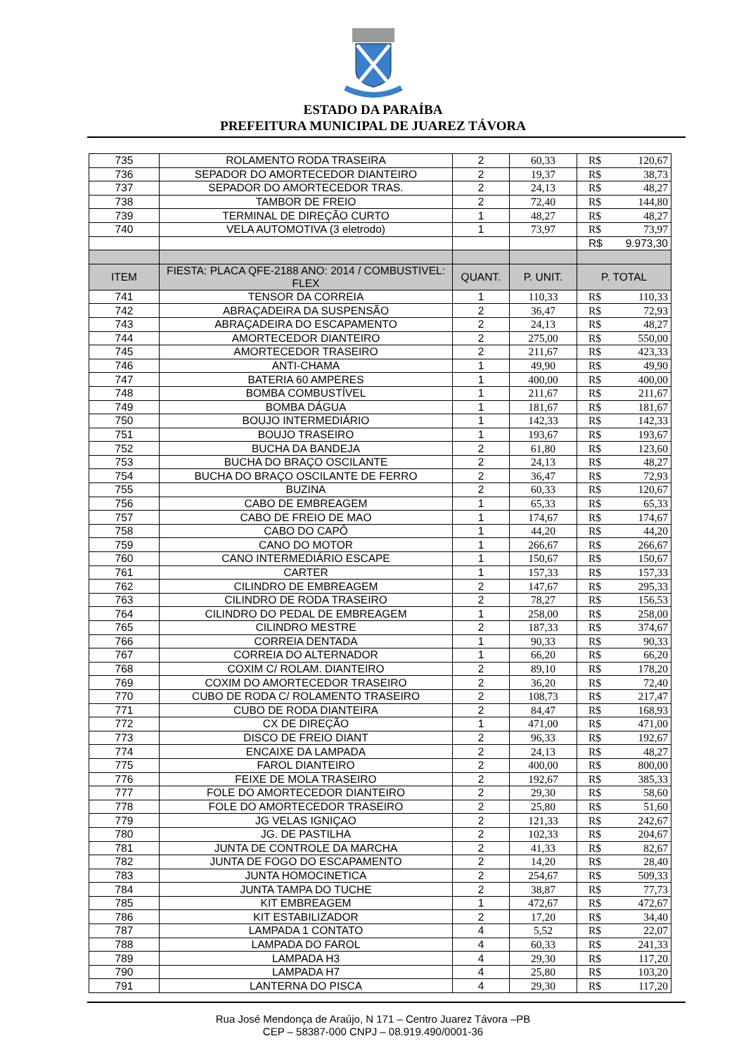ESTADO DA PARAÍBA
PREFEITURA MUNICIPAL DE JUAREZ TÁVORA
| 735 | ROLAMENTO RODA TRASEIRA | 2 | 60,33 | R$ | 120,67 |
| 736 | SEPADOR DO AMORTECEDOR DIANTEIRO | 2 | 19,37 | R$ | 38,73 |
| 737 | SEPADOR DO AMORTECEDOR TRAS. | 2 | 24,13 | R$ | 48,27 |
| 738 | TAMBOR DE FREIO | 2 | 72,40 | R$ | 144,80 |
| 739 | TERMINAL DE DIREÇÃO CURTO | 1 | 48,27 | R$ | 48,27 |
| 740 | VELA AUTOMOTIVA (3 eletrodo) | 1 | 73,97 | R$ | 73,97 |
| | | | | R$ | 9.973,30 |
| ITEM | FIESTA: PLACA QFE-2188 ANO: 2014 / COMBUSTIVEL: FLEX | QUANT. | P. UNIT. | P. TOTAL | |
| 741 | TENSOR DA CORREIA | 1 | 110,33 | R$ | 110,33 |
| 742 | ABRAÇADEIRA DA SUSPENSÃO | 2 | 36,47 | R$ | 72,93 |
| 743 | ABRAÇADEIRA DO ESCAPAMENTO | 2 | 24,13 | R$ | 48,27 |
| 744 | AMORTECEDOR DIANTEIRO | 2 | 275,00 | R$ | 550,00 |
| 745 | AMORTECEDOR TRASEIRO | 2 | 211,67 | R$ | 423,33 |
| 746 | ANTI-CHAMA | 1 | 49,90 | R$ | 49,90 |
| 747 | BATERIA 60 AMPERES | 1 | 400,00 | R$ | 400,00 |
| 748 | BOMBA COMBUSTÍVEL | 1 | 211,67 | R$ | 211,67 |
| 749 | BOMBA DÁGUA | 1 | 181,67 | R$ | 181,67 |
| 750 | BOUJO INTERMEDIÁRIO | 1 | 142,33 | R$ | 142,33 |
| 751 | BOUJO TRASEIRO | 1 | 193,67 | R$ | 193,67 |
| 752 | BUCHA DA BANDEJA | 2 | 61,80 | R$ | 123,60 |
| 753 | BUCHA DO BRAÇO OSCILANTE | 2 | 24,13 | R$ | 48,27 |
| 754 | BUCHA DO BRAÇO OSCILANTE DE FERRO | 2 | 36,47 | R$ | 72,93 |
| 755 | BUZINA | 2 | 60,33 | R$ | 120,67 |
| 756 | CABO DE EMBREAGEM | 1 | 65,33 | R$ | 65,33 |
| 757 | CABO DE FREIO DE MAO | 1 | 174,67 | R$ | 174,67 |
| 758 | CABO DO CAPÔ | 1 | 44,20 | R$ | 44,20 |
| 759 | CANO DO MOTOR | 1 | 266,67 | R$ | 266,67 |
| 760 | CANO INTERMEDIÁRIO ESCAPE | 1 | 150,67 | R$ | 150,67 |
| 761 | CARTER | 1 | 157,33 | R$ | 157,33 |
| 762 | CILINDRO DE EMBREAGEM | 2 | 147,67 | R$ | 295,33 |
| 763 | CILINDRO DE RODA TRASEIRO | 2 | 78,27 | R$ | 156,53 |
| 764 | CILINDRO DO PEDAL DE EMBREAGEM | 1 | 258,00 | R$ | 258,00 |
| 765 | CILINDRO MESTRE | 2 | 187,33 | R$ | 374,67 |
| 766 | CORREIA DENTADA | 1 | 90,33 | R$ | 90,33 |
| 767 | CORREIA DO ALTERNADOR | 1 | 66,20 | R$ | 66,20 |
| 768 | COXIM C/ ROLAM. DIANTEIRO | 2 | 89,10 | R$ | 178,20 |
| 769 | COXIM DO AMORTECEDOR TRASEIRO | 2 | 36,20 | R$ | 72,40 |
| 770 | CUBO DE RODA C/ ROLAMENTO TRASEIRO | 2 | 108,73 | R$ | 217,47 |
| 771 | CUBO DE RODA DIANTEIRA | 2 | 84,47 | R$ | 168,93 |
| 772 | CX DE DIREÇÃO | 1 | 471,00 | R$ | 471,00 |
| 773 | DISCO DE FREIO DIANT | 2 | 96,33 | R$ | 192,67 |
| 774 | ENCAIXE DA LAMPADA | 2 | 24,13 | R$ | 48,27 |
| 775 | FAROL DIANTEIRO | 2 | 400,00 | R$ | 800,00 |
| 776 | FEIXE DE MOLA TRASEIRO | 2 | 192,67 | R$ | 385,33 |
| 777 | FOLE DO AMORTECEDOR DIANTEIRO | 2 | 29,30 | R$ | 58,60 |
| 778 | FOLE DO AMORTECEDOR TRASEIRO | 2 | 25,80 | R$ | 51,60 |
| 779 | JG VELAS IGNIÇAO | 2 | 121,33 | R$ | 242,67 |
| 780 | JG. DE PASTILHA | 2 | 102,33 | R$ | 204,67 |
| 781 | JUNTA DE CONTROLE DA MARCHA | 2 | 41,33 | R$ | 82,67 |
| 782 | JUNTA DE FOGO DO ESCAPAMENTO | 2 | 14,20 | R$ | 28,40 |
| 783 | JUNTA HOMOCINETICA | 2 | 254,67 | R$ | 509,33 |
| 784 | JUNTA TAMPA DO TUCHE | 2 | 38,87 | R$ | 77,73 |
| 785 | KIT EMBREAGEM | 1 | 472,67 | R$ | 472,67 |
| 786 | KIT ESTABILIZADOR | 2 | 17,20 | R$ | 34,40 |
| 787 | LAMPADA 1 CONTATO | 4 | 5,52 | R$ | 22,07 |
| 788 | LAMPADA DO FAROL | 4 | 60,33 | R$ | 241,33 |
| 789 | LAMPADA H3 | 4 | 29,30 | R$ | 117,20 |
| 790 | LAMPADA H7 | 4 | 25,80 | R$ | 103,20 |
| 791 | LANTERNA DO PISCA | 4 | 29,30 | R$ | 117,20 |
Rua José Mendonça de Araújo, N 171 – Centro Juarez Távora –PB
CEP – 58387-000 CNPJ – 08.919.490/0001-36